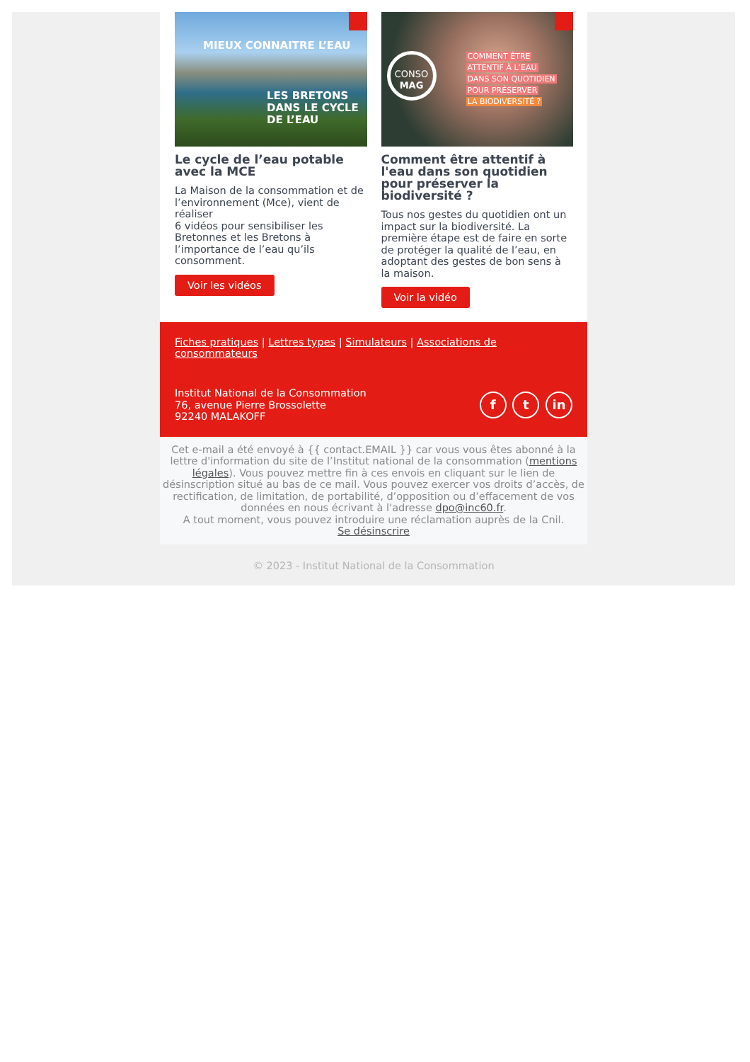MIEUX CONNAITRE L’EAU
LES BRETONS
DANS LE CYCLE
DE L’EAU
Le cycle de l’eau potable avec la MCE
La Maison de la consommation et de l’environnement (Mce), vient de réaliser
6 vidéos pour sensibiliser les Bretonnes et les Bretons à l’importance de l’eau qu’ils consomment.
Voir les vidéos
CONSO
MAG
COMMENT ÊTRE
ATTENTIF À L’EAU
DANS SON QUOTIDIEN
POUR PRÉSERVER
LA BIODIVERSITÉ ?
Comment être attentif à l'eau dans son quotidien pour préserver la biodiversité ?
Tous nos gestes du quotidien ont un impact sur la biodiversité. La première étape est de faire en sorte de protéger la qualité de l’eau, en adoptant des gestes de bon sens à la maison.
Voir la vidéo
Fiches pratiques | Lettres types | Simulateurs | Associations de consommateurs
Institut National de la Consommation
76, avenue Pierre Brossolette
92240 MALAKOFF
f t in
Cet e-mail a été envoyé à {{ contact.EMAIL }} car vous vous êtes abonné à la lettre d'information du site de l’Institut national de la consommation (mentions légales). Vous pouvez mettre fin à ces envois en cliquant sur le lien de désinscription situé au bas de ce mail. Vous pouvez exercer vos droits d’accès, de rectification, de limitation, de portabilité, d’opposition ou d’effacement de vos données en nous écrivant à l'adresse dpo@inc60.fr.
A tout moment, vous pouvez introduire une réclamation auprès de la Cnil.
Se désinscrire
© 2023 - Institut National de la Consommation